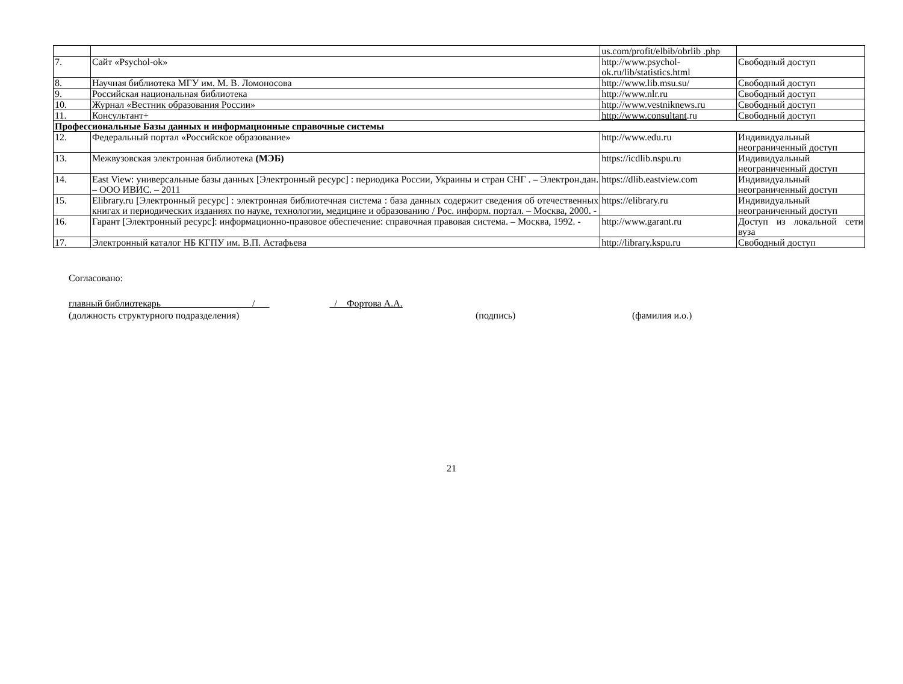| | | us.com/profit/elbib/obrlib .php | |
| 7. | Сайт «Psychol-ok» | http://www.psychol-ok.ru/lib/statistics.html | Свободный доступ |
| 8. | Научная библиотека МГУ им. М. В. Ломоносова | http://www.lib.msu.su/ | Свободный доступ |
| 9. | Российская национальная библиотека | http://www.nlr.ru | Свободный доступ |
| 10. | Журнал «Вестник образования России» | http://www.vestniknews.ru | Свободный доступ |
| 11. | Консультант+ | http://www.consultant .ru | Свободный доступ |
| Профессиональные Базы данных и информационные справочные системы | | | |
| 12. | Федеральный портал «Российское образование» | http://www.edu.ru | Индивидуальный неограниченный доступ |
| 13. | Межвузовская электронная библиотека (МЭБ) | https://icdlib.nspu.ru | Индивидуальный неограниченный доступ |
| 14. | East View: универсальные базы данных [Электронный ресурс] : периодика России, Украины и стран СНГ . – Электрон.дан. – ООО ИВИС. – 2011 | https://dlib.eastview.com | Индивидуальный неограниченный доступ |
| 15. | Elibrary.ru [Электронный ресурс] : электронная библиотечная система : база данных содержит сведения об отечественных книгах и периодических изданиях по науке, технологии, медицине и образованию / Рос. информ. портал. – Москва, 2000. - | https://elibrary.ru | Индивидуальный неограниченный доступ |
| 16. | Гарант [Электронный ресурс]: информационно-правовое обеспечение: справочная правовая система. – Москва, 1992. - | http://www.garant.ru | Доступ из локальной сети вуза |
| 17. | Электронный каталог НБ КГПУ им. В.П. Астафьева | http://library.kspu.ru | Свободный доступ |
Согласовано:
главный библиотекарь / / Фортова А.А.
(должность структурного подразделения) (подпись) (фамилия и.о.)
21